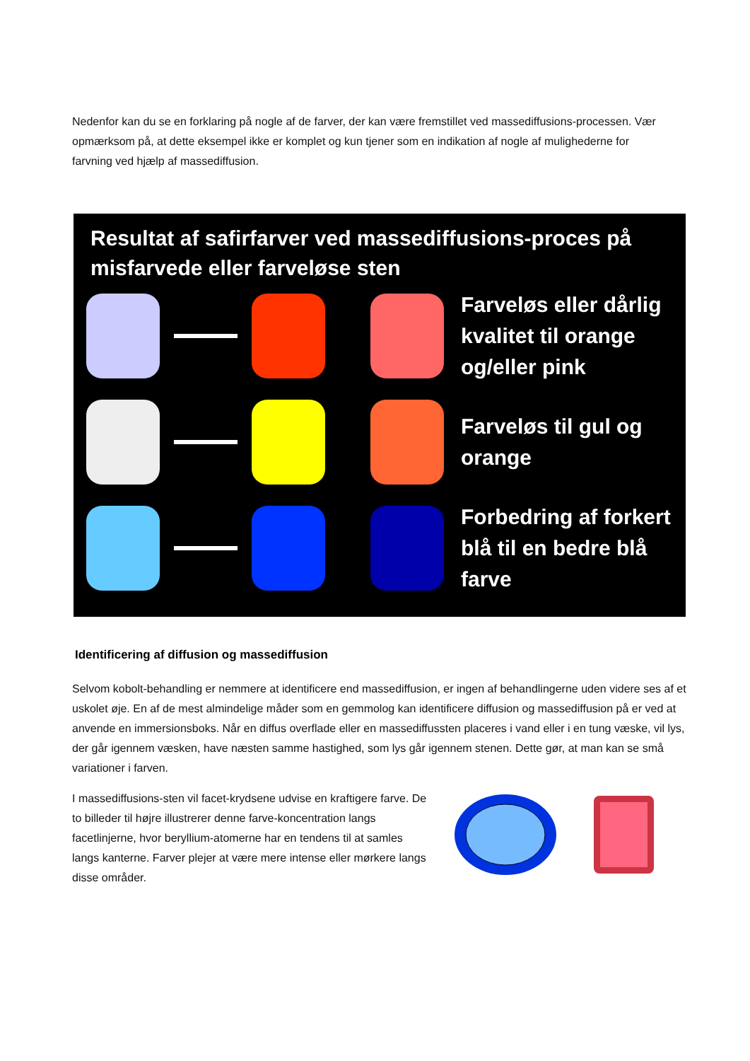Nedenfor kan du se en forklaring på nogle af de farver, der kan være fremstillet ved massediffusions-processen. Vær opmærksom på, at dette eksempel ikke er komplet og kun tjener som en indikation af nogle af mulighederne for farvning ved hjælp af massediffusion.
Resultat af safirfarver ved massediffusions-proces på misfarvede eller farveløse sten
Farveløs eller dårlig kvalitet til orange og/eller pink
Farveløs til gul og orange
Forbedring af forkert blå til en bedre blå farve
Identificering af diffusion og massediffusion
Selvom kobolt-behandling er nemmere at identificere end massediffusion, er ingen af behandlingerne uden videre ses af et uskolet øje. En af de mest almindelige måder som en gemmolog kan identificere diffusion og massediffusion på er ved at anvende en immersionsboks. Når en diffus overflade eller en massediffussten placeres i vand eller i en tung væske, vil lys, der går igennem væsken, have næsten samme hastighed, som lys går igennem stenen. Dette gør, at man kan se små variationer i farven.
I massediffusions-sten vil facet-krydsene udvise en kraftigere farve. De to billeder til højre illustrerer denne farve-koncentration langs facetlinjerne, hvor beryllium-atomerne har en tendens til at samles langs kanterne. Farver plejer at være mere intense eller mørkere langs disse områder.